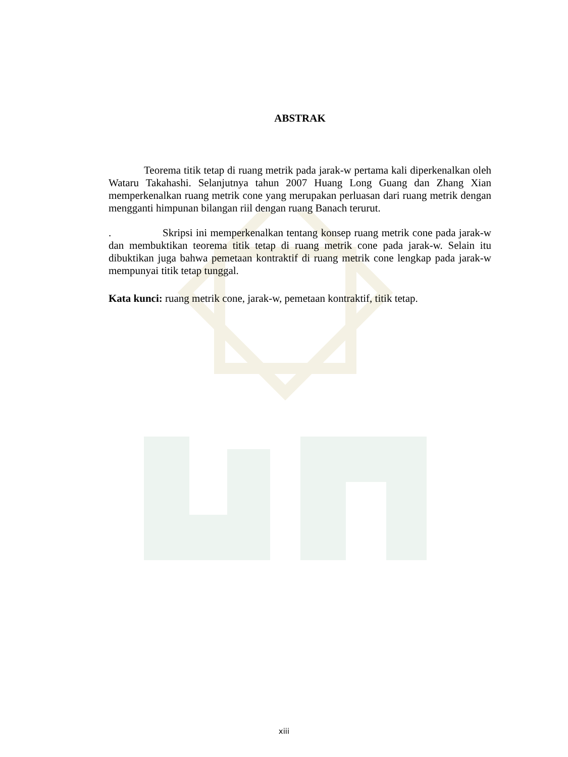ABSTRAK
Teorema titik tetap di ruang metrik pada jarak-w pertama kali diperkenalkan oleh Wataru Takahashi. Selanjutnya tahun 2007 Huang Long Guang dan Zhang Xian memperkenalkan ruang metrik cone yang merupakan perluasan dari ruang metrik dengan mengganti himpunan bilangan riil dengan ruang Banach terurut.
. Skripsi ini memperkenalkan tentang konsep ruang metrik cone pada jarak-w dan membuktikan teorema titik tetap di ruang metrik cone pada jarak-w. Selain itu dibuktikan juga bahwa pemetaan kontraktif di ruang metrik cone lengkap pada jarak-w mempunyai titik tetap tunggal.
Kata kunci: ruang metrik cone, jarak-w, pemetaan kontraktif, titik tetap.
xiii